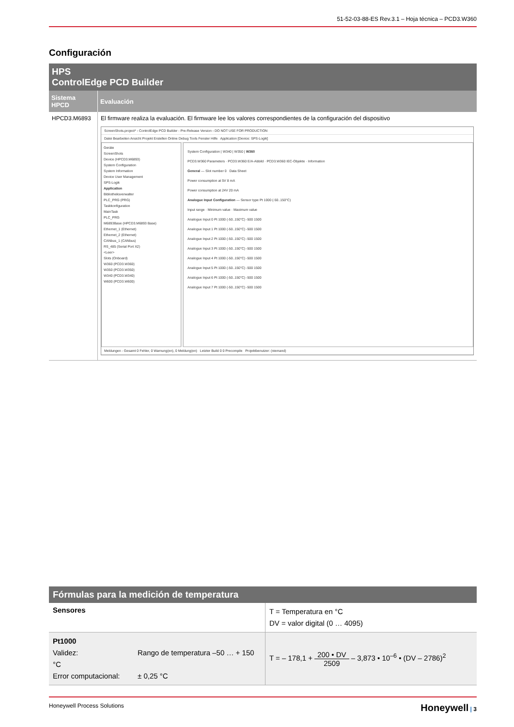51-52-03-88-ES Rev.3.1 – Hoja técnica – PCD3.W360
Configuración
| HPS ControlEdge PCD Builder | |
| Sistema HPCD | Evaluación |
| HPCD3.M6893 | El firmware realiza la evaluación. El firmware lee los valores correspondientes de la configuración del dispositivo ScreenShots.project* - ControlEdge PCD Builder - Pre-Release Version - DO NOT USE FOR PRODUCTION Datei Bearbeiten Ansicht Projekt Erstellen Online Debug Tools Fenster Hilfe Application [Device: SPS-Logik] Geräte ScreenShots Device (HPCD3.M6893) System Configuration System Information Device User Management SPS-Logik Application Bibliotheksverwalter PLC_PRG (PRG) Taskkonfiguration MainTask PLC_PRG M6893Base (HPCD3.M6893 Base) Ethernet_1 (Ethernet) Ethernet_2 (Ethernet) CANbus_1 (CANbus) RS_485 (Serial Port X2) <Leer> Slots (Onboard) W360 (PCD3.W360) W350 (PCD3.W350) W340 (PCD3.W340) W600 (PCD3.W600) System Configuration / W340 / W350 / W360 PCD3.W360 Parameters · PCD3.W360 E/A-Abbild · PCD3.W360 IEC-Objekte · Information General — Slot number 0 Data Sheet Power consumption at 5V 8 mA Power consumption at 24V 20 mA Analogue Input Configuration — Sensor type Pt 1000 (-50..150°C) Input range · Minimum value · Maximum value Analogue Input 0 Pt 1000 (-50..150°C) -500 1500 Analogue Input 1 Pt 1000 (-50..150°C) -500 1500 Analogue Input 2 Pt 1000 (-50..150°C) -500 1500 Analogue Input 3 Pt 1000 (-50..150°C) -500 1500 Analogue Input 4 Pt 1000 (-50..150°C) -500 1500 Analogue Input 5 Pt 1000 (-50..150°C) -500 1500 Analogue Input 6 Pt 1000 (-50..150°C) -500 1500 Analogue Input 7 Pt 1000 (-50..150°C) -500 1500 Meldungen - Gesamt 0 Fehler, 0 Warnung(en), 0 Meldung(en) Letzter Build 0 0 Precompile Projektbenutzer: (niemand) |
| Fórmulas para la medición de temperatura | |
| Sensores | T = Temperatura en °C DV = valor digital (0 … 4095) |
| Pt1000 Validez: Rango de temperatura –50 … + 150 °C Error computacional: ± 0,25 °C | T = – 178,1 + 200 • DV 2509 – 3,873 • 10<sup>–6</sup> • (DV – 2786)<sup>2</sup> |
Honeywell Process Solutions Honeywell | 3